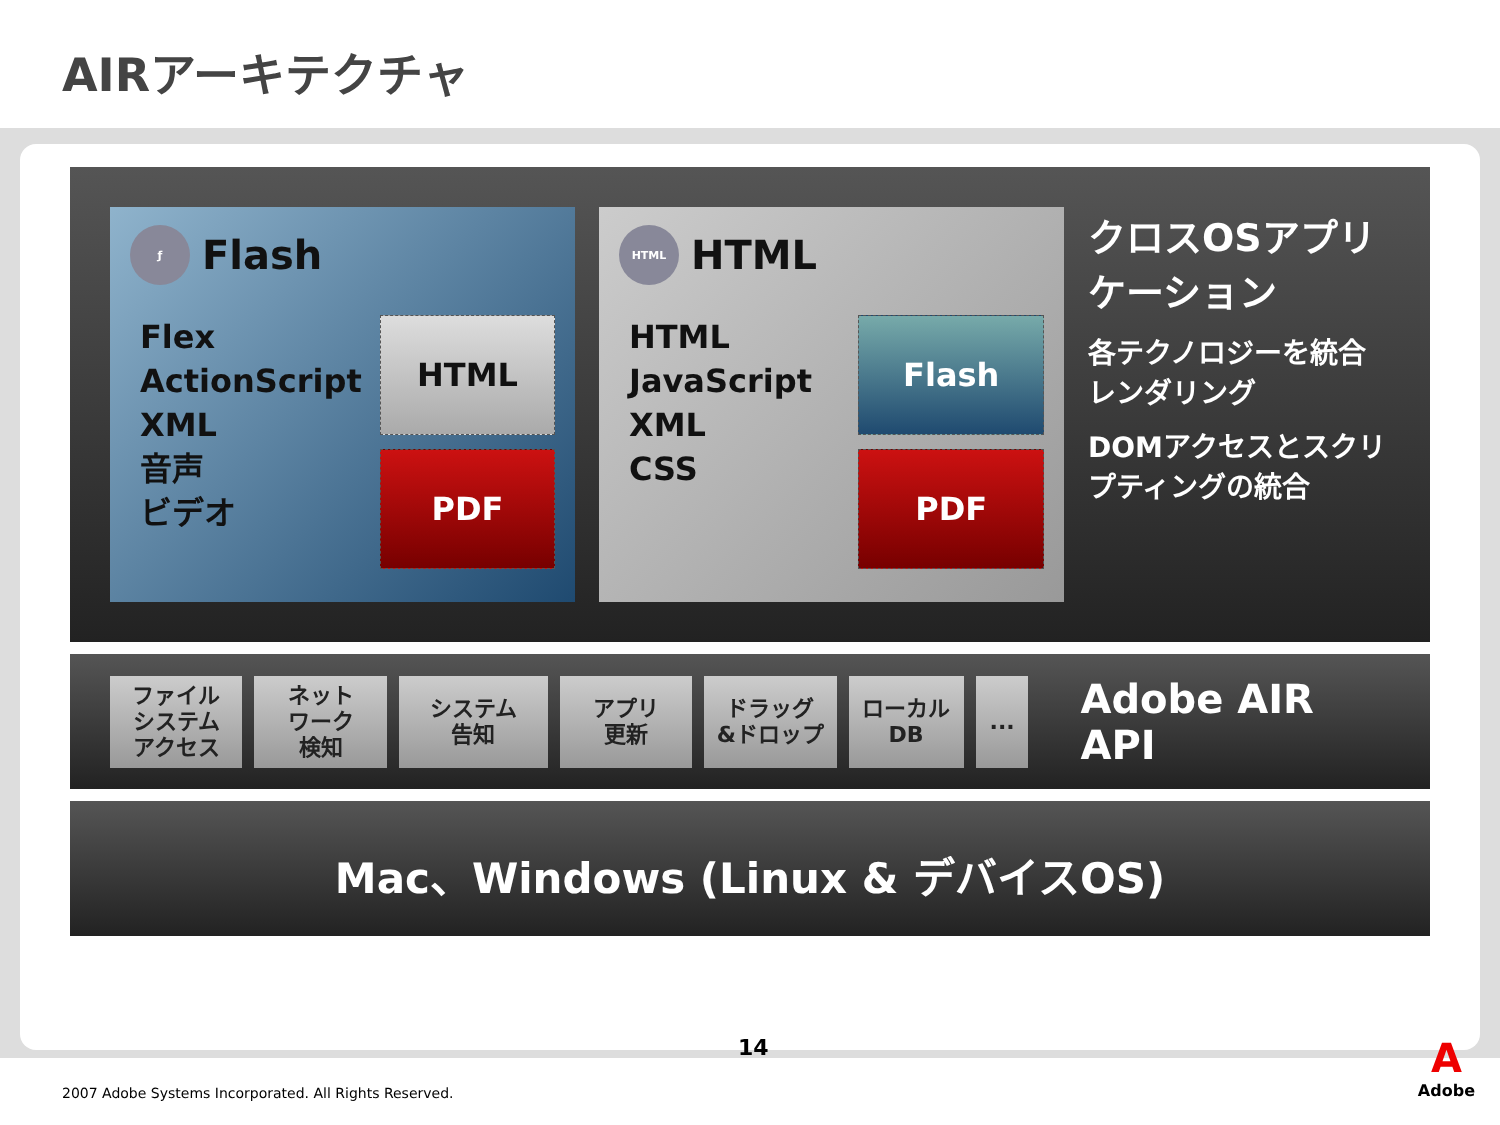AIRアーキテクチャ
ƒ Flash
Flex
ActionScript
XML
音声
ビデオ
HTML
PDF
HTML HTML
HTML
JavaScript
XML
CSS
Flash
PDF
クロスOSアプリケーション
各テクノロジーを統合レンダリング
DOMアクセスとスクリプティングの統合
ファイル
システム
アクセス
ネット
ワーク
検知
システム
告知
アプリ
更新
ドラッグ
&ドロップ
ローカル
DB
...
Adobe AIR API
Mac、Windows (Linux & デバイスOS)
14
2007 Adobe Systems Incorporated. All Rights Reserved.
A
Adobe